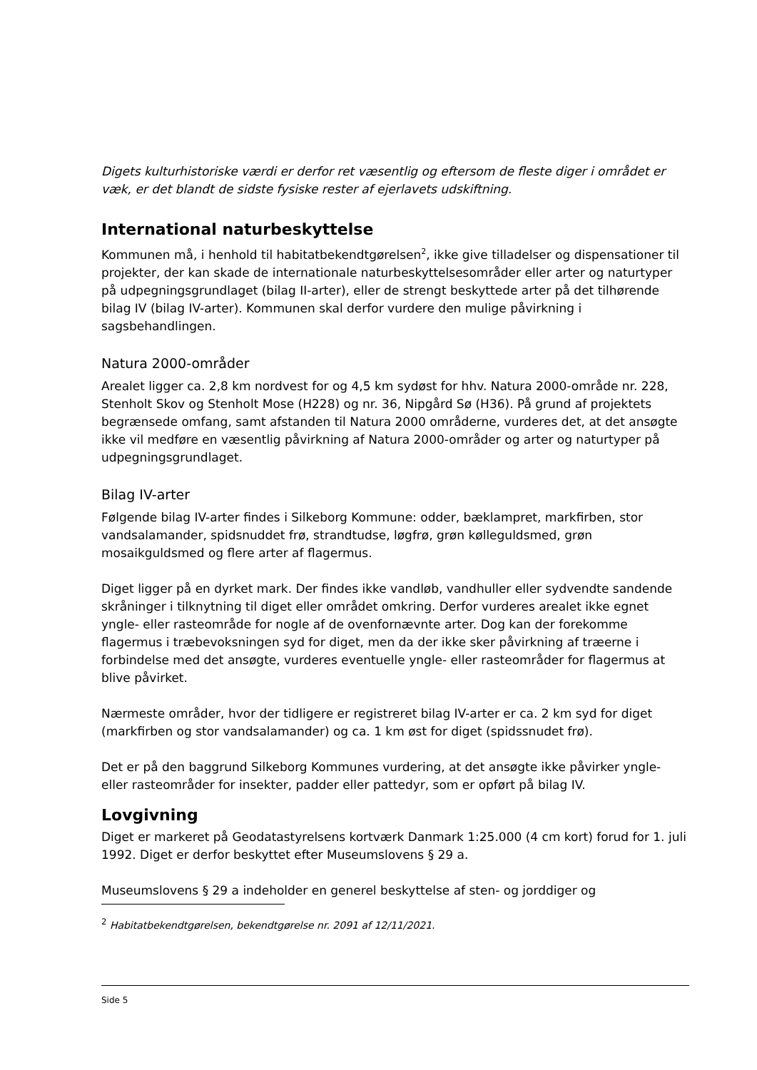Digets kulturhistoriske værdi er derfor ret væsentlig og eftersom de fleste diger i området er væk, er det blandt de sidste fysiske rester af ejerlavets udskiftning.
International naturbeskyttelse
Kommunen må, i henhold til habitatbekendtgørelsen<sup>2</sup>, ikke give tilladelser og dispensationer til projekter, der kan skade de internationale naturbeskyttelsesområder eller arter og naturtyper på udpegningsgrundlaget (bilag II-arter), eller de strengt beskyttede arter på det tilhørende bilag IV (bilag IV-arter). Kommunen skal derfor vurdere den mulige påvirkning i sagsbehandlingen.
Natura 2000-områder
Arealet ligger ca. 2,8 km nordvest for og 4,5 km sydøst for hhv. Natura 2000-område nr. 228, Stenholt Skov og Stenholt Mose (H228) og nr. 36, Nipgård Sø (H36). På grund af projektets begrænsede omfang, samt afstanden til Natura 2000 områderne, vurderes det, at det ansøgte ikke vil medføre en væsentlig påvirkning af Natura 2000-områder og arter og naturtyper på udpegningsgrundlaget.
Bilag IV-arter
Følgende bilag IV-arter findes i Silkeborg Kommune: odder, bæklampret, markfirben, stor vandsalamander, spidsnuddet frø, strandtudse, løgfrø, grøn kølleguldsmed, grøn mosaikguldsmed og flere arter af flagermus.
Diget ligger på en dyrket mark. Der findes ikke vandløb, vandhuller eller sydvendte sandende skråninger i tilknytning til diget eller området omkring. Derfor vurderes arealet ikke egnet yngle- eller rasteområde for nogle af de ovenfornævnte arter. Dog kan der forekomme flagermus i træbevoksningen syd for diget, men da der ikke sker påvirkning af træerne i forbindelse med det ansøgte, vurderes eventuelle yngle- eller rasteområder for flagermus at blive påvirket.
Nærmeste områder, hvor der tidligere er registreret bilag IV-arter er ca. 2 km syd for diget (markfirben og stor vandsalamander) og ca. 1 km øst for diget (spidssnudet frø).
Det er på den baggrund Silkeborg Kommunes vurdering, at det ansøgte ikke påvirker yngle- eller rasteområder for insekter, padder eller pattedyr, som er opført på bilag IV.
Lovgivning
Diget er markeret på Geodatastyrelsens kortværk Danmark 1:25.000 (4 cm kort) forud for 1. juli 1992. Diget er derfor beskyttet efter Museumslovens § 29 a.
Museumslovens § 29 a indeholder en generel beskyttelse af sten- og jorddiger og
<sup>2</sup> Habitatbekendtgørelsen, bekendtgørelse nr. 2091 af 12/11/2021.
Side 5